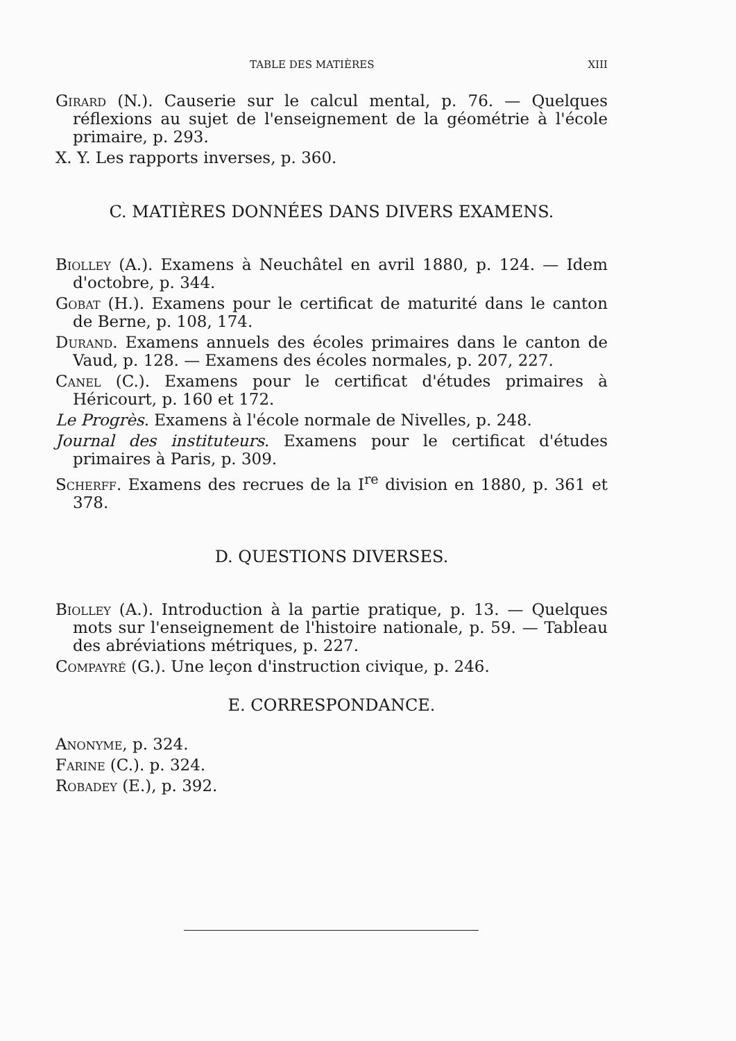TABLE DES MATIÈRES XIII
Girard (N.). Causerie sur le calcul mental, p. 76. — Quelques réflexions au sujet de l'enseignement de la géométrie à l'école primaire, p. 293.
X. Y. Les rapports inverses, p. 360.
C. MATIÈRES DONNÉES DANS DIVERS EXAMENS.
Biolley (A.). Examens à Neuchâtel en avril 1880, p. 124. — Idem d'octobre, p. 344.
Gobat (H.). Examens pour le certificat de maturité dans le canton de Berne, p. 108, 174.
Durand. Examens annuels des écoles primaires dans le canton de Vaud, p. 128. — Examens des écoles normales, p. 207, 227.
Canel (C.). Examens pour le certificat d'études primaires à Héricourt, p. 160 et 172.
Le Progrès. Examens à l'école normale de Nivelles, p. 248.
Journal des instituteurs. Examens pour le certificat d'études primaires à Paris, p. 309.
Scherff. Examens des recrues de la I<sup>re</sup> division en 1880, p. 361 et 378.
D. QUESTIONS DIVERSES.
Biolley (A.). Introduction à la partie pratique, p. 13. — Quelques mots sur l'enseignement de l'histoire nationale, p. 59. — Tableau des abréviations métriques, p. 227.
Compayré (G.). Une leçon d'instruction civique, p. 246.
E. CORRESPONDANCE.
Anonyme, p. 324.
Farine (C.). p. 324.
Robadey (E.), p. 392.